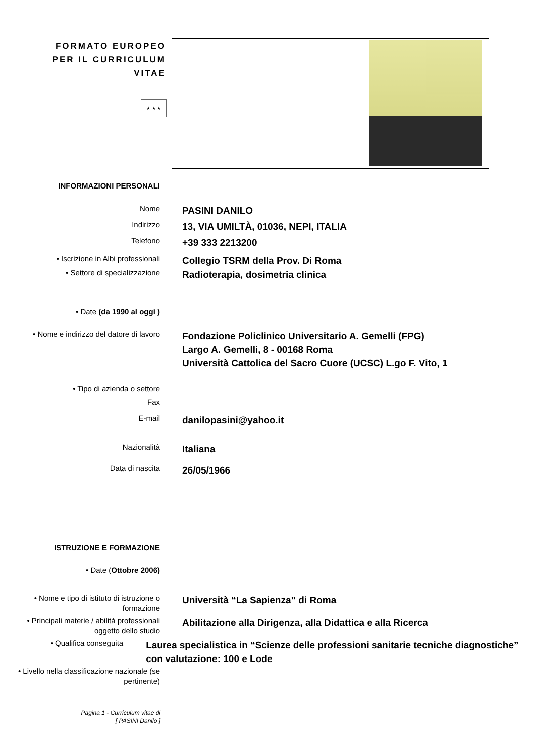FORMATO EUROPEO PER IL CURRICULUM VITAE
★ ★ ★
INFORMAZIONI PERSONALI
Nome
PASINI DANILO
Indirizzo
13, VIA UMILTÀ, 01036, NEPI, ITALIA
Telefono
+39 333 2213200
• Iscrizione in Albi professionali
Collegio TSRM della Prov. Di Roma
• Settore di specializzazione
Radioterapia, dosimetria clinica
• Date (da 1990 al oggi )
• Nome e indirizzo del datore di lavoro
Fondazione Policlinico Universitario A. Gemelli (FPG)
Largo A. Gemelli, 8 - 00168 Roma
Università Cattolica del Sacro Cuore (UCSC) L.go F. Vito, 1
• Tipo di azienda o settore
Fax
E-mail
danilopasini@yahoo.it
Nazionalità
Italiana
Data di nascita
26/05/1966
ISTRUZIONE E FORMAZIONE
• Date (Ottobre 2006)
• Nome e tipo di istituto di istruzione o formazione
Università “La Sapienza” di Roma
• Principali materie / abilità professionali oggetto dello studio
Abilitazione alla Dirigenza, alla Didattica e alla Ricerca
• Qualifica conseguita
Laurea specialistica in “Scienze delle professioni sanitarie tecniche diagnostiche” con valutazione: 100 e Lode
• Livello nella classificazione nazionale (se pertinente)
Pagina 1 - Curriculum vitae di
[ PASINI Danilo ]